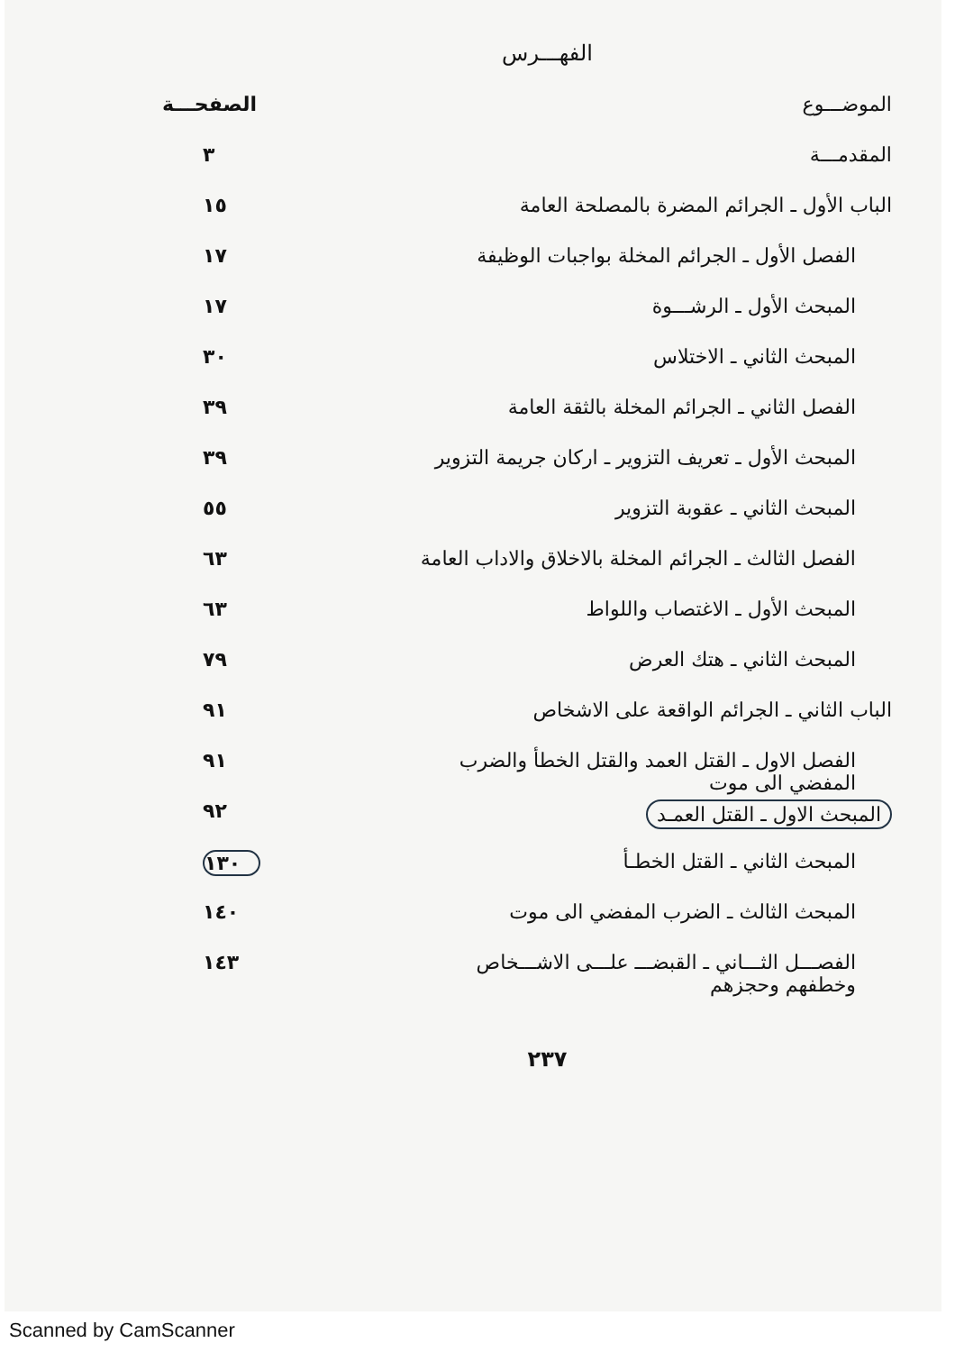الفهـــرس
الموضـــوع الصفحـــة
المقدمـــة ٣
الباب الأول ـ الجرائم المضرة بالمصلحة العامة ١٥
الفصل الأول ـ الجرائم المخلة بواجبات الوظيفة ١٧
المبحث الأول ـ الرشـــوة ١٧
المبحث الثاني ـ الاختلاس ٣٠
الفصل الثاني ـ الجرائم المخلة بالثقة العامة ٣٩
المبحث الأول ـ تعريف التزوير ـ اركان جريمة التزوير ٣٩
المبحث الثاني ـ عقوبة التزوير ٥٥
الفصل الثالث ـ الجرائم المخلة بالاخلاق والاداب العامة ٦٣
المبحث الأول ـ الاغتصاب واللواط ٦٣
المبحث الثاني ـ هتك العرض ٧٩
الباب الثاني ـ الجرائم الواقعة على الاشخاص ٩١
الفصل الاول ـ القتل العمد والقتل الخطأ والضرب
المفضي الى موت ٩١
المبحث الاول ـ القتل العمـد ٩٢
المبحث الثاني ـ القتل الخطـأ ١٣٠
المبحث الثالث ـ الضرب المفضي الى موت ١٤٠
الفصـــل الثـــاني ـ القبضـــ علـــى الاشـــخاص
وخطفهم وحجزهم ١٤٣
٢٣٧
Scanned by CamScanner